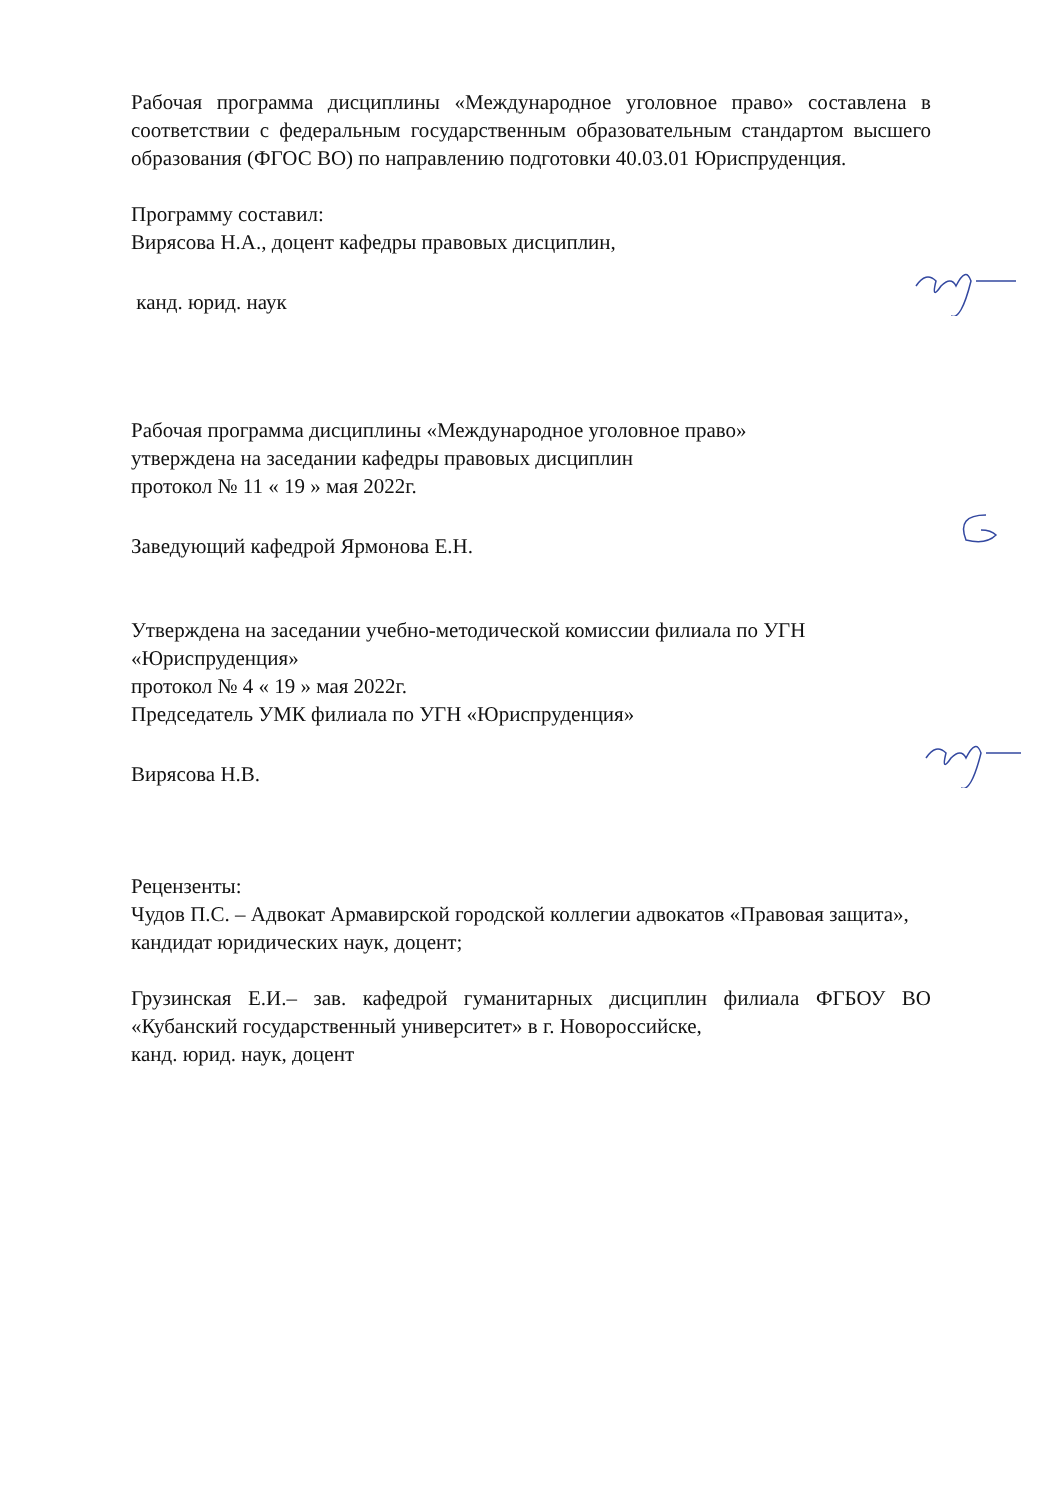Рабочая программа дисциплины «Международное уголовное право» составлена в соответствии с федеральным государственным образовательным стандартом высшего образования (ФГОС ВО) по направлению подготовки 40.03.01 Юриспруденция.
Программу составил:
Вирясова Н.А., доцент кафедры правовых дисциплин,
канд. юрид. наук
Рабочая программа дисциплины «Международное уголовное право»
утверждена на заседании кафедры правовых дисциплин
протокол № 11 « 19 » мая 2022г.
Заведующий кафедрой Ярмонова Е.Н.
Утверждена на заседании учебно-методической комиссии филиала по УГН «Юриспруденция»
протокол № 4 « 19 » мая 2022г.
Председатель УМК филиала по УГН «Юриспруденция»
Вирясова Н.В.
Рецензенты:
Чудов П.С. – Адвокат Армавирской городской коллегии адвокатов «Правовая защита», кандидат юридических наук, доцент;
Грузинская Е.И.– зав. кафедрой гуманитарных дисциплин филиала ФГБОУ ВО «Кубанский государственный университет» в г. Новороссийске,
канд. юрид. наук, доцент